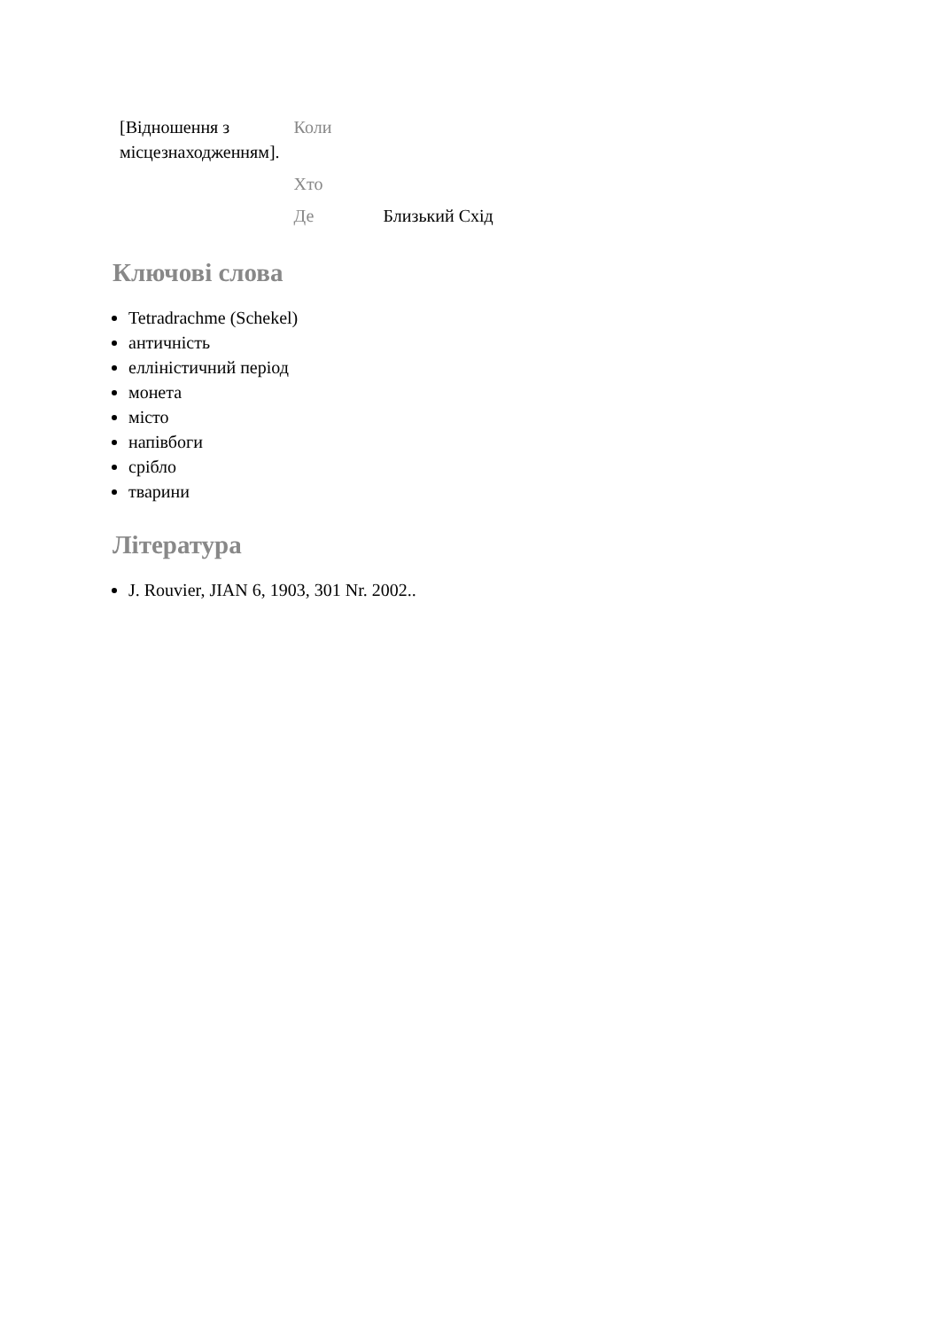| [Відношення з місцезнаходженням]. | Коли | |
| | Хто | |
| | Де | Близький Схід |
Ключові слова
Tetradrachme (Schekel)
античність
елліністичний період
монета
місто
напівбоги
срібло
тварини
Література
J. Rouvier, JIAN 6, 1903, 301 Nr. 2002..